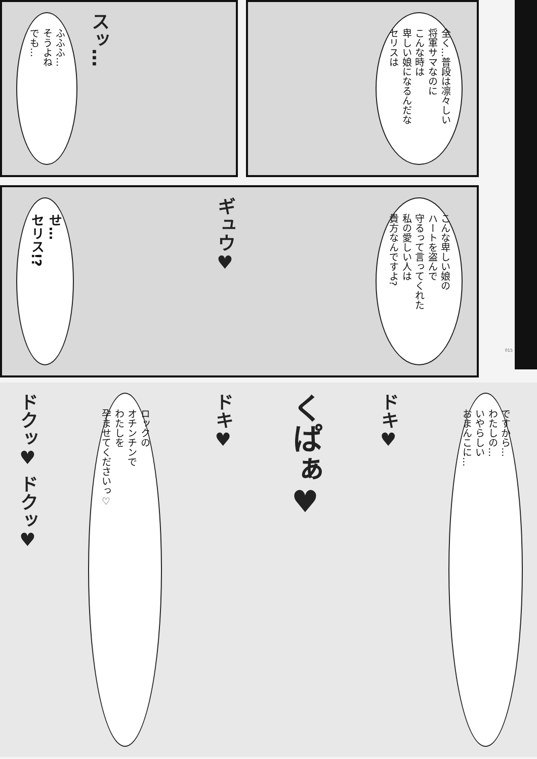ふふふ…
そうよね
でも…
スッ…
全く…普段は凛々しい
将軍サマなのに
こんな時は
卑しい娘になるんだな
セリスは
せ…
セリス!?
ギュウ♥
こんな卑しい娘の
ハートを盗んで
守るって言ってくれた
私の愛しい人は
貴方なんですよ?
015
ドクッ♥ ドクッ♥
ロックの
オチンチンで
わたしを
孕ませてくださいっ♡
ドキ♥
くぱぁ♥
ドキ♥
ですから…
わたしの…
いやらしい
おまんこに…